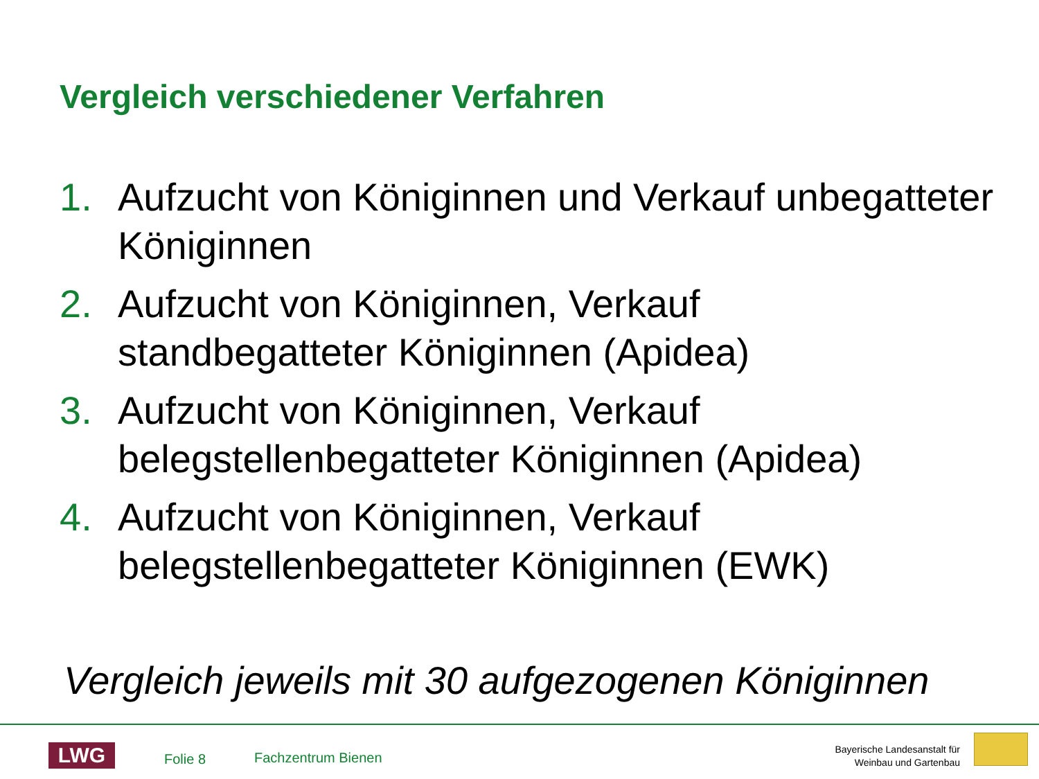Vergleich verschiedener Verfahren
1. Aufzucht von Königinnen und Verkauf unbegatteter Königinnen
2. Aufzucht von Königinnen, Verkauf
standbegatteter Königinnen (Apidea)
3. Aufzucht von Königinnen, Verkauf
belegstellenbegatteter Königinnen (Apidea)
4. Aufzucht von Königinnen, Verkauf
belegstellenbegatteter Königinnen (EWK)
Vergleich jeweils mit 30 aufgezogenen Königinnen
LWG Folie 8 Fachzentrum Bienen
Bayerische Landesanstalt für
Weinbau und Gartenbau